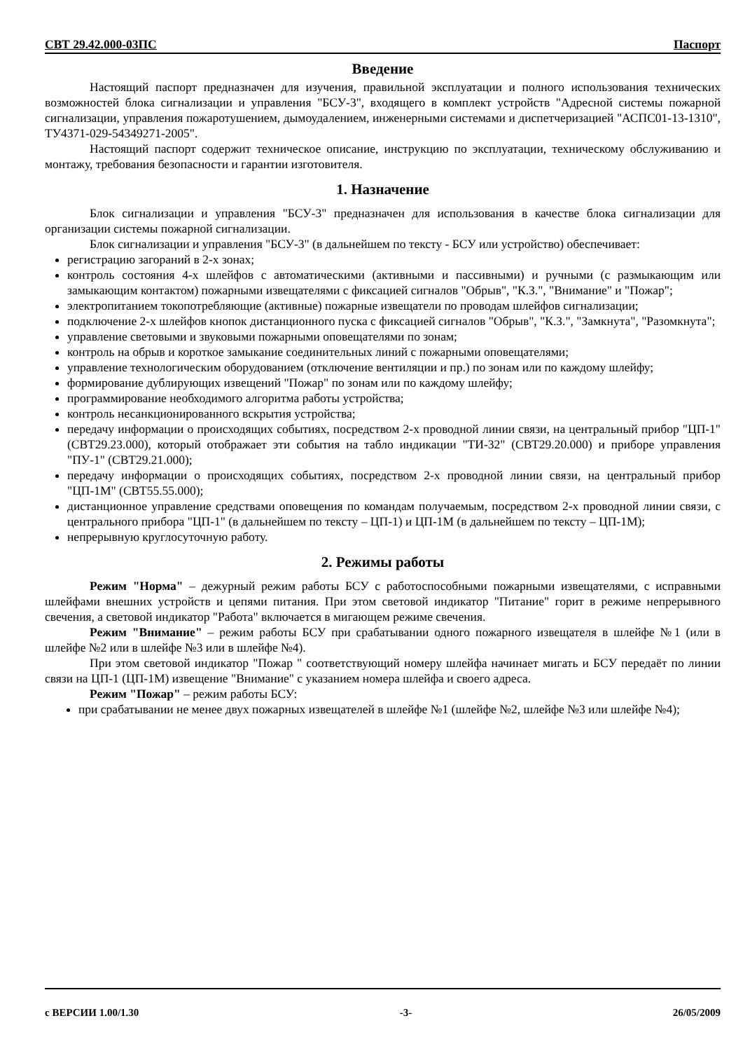СВТ 29.42.000-03ПС Паспорт
Введение
Настоящий паспорт предназначен для изучения, правильной эксплуатации и полного использования технических возможностей блока сигнализации и управления "БСУ-3", входящего в комплект устройств "Адресной системы пожарной сигнализации, управления пожаротушением, дымоудалением, инженерными системами и диспетчеризацией "АСПС01-13-1310", ТУ4371-029-54349271-2005".
Настоящий паспорт содержит техническое описание, инструкцию по эксплуатации, техническому обслуживанию и монтажу, требования безопасности и гарантии изготовителя.
1. Назначение
Блок сигнализации и управления "БСУ-3" предназначен для использования в качестве блока сигнализации для организации системы пожарной сигнализации.
Блок сигнализации и управления "БСУ-3" (в дальнейшем по тексту - БСУ или устройство) обеспечивает:
регистрацию загораний в 2-х зонах;
контроль состояния 4-х шлейфов с автоматическими (активными и пассивными) и ручными (с размыкающим или замыкающим контактом) пожарными извещателями с фиксацией сигналов "Обрыв", "К.З.", "Внимание" и "Пожар";
электропитанием токопотребляющие (активные) пожарные извещатели по проводам шлейфов сигнализации;
подключение 2-х шлейфов кнопок дистанционного пуска с фиксацией сигналов "Обрыв", "К.З.", "Замкнута", "Разомкнута";
управление световыми и звуковыми пожарными оповещателями по зонам;
контроль на обрыв и короткое замыкание соединительных линий с пожарными оповещателями;
управление технологическим оборудованием (отключение вентиляции и пр.) по зонам или по каждому шлейфу;
формирование дублирующих извещений "Пожар" по зонам или по каждому шлейфу;
программирование необходимого алгоритма работы устройства;
контроль несанкционированного вскрытия устройства;
передачу информации о происходящих событиях, посредством 2-х проводной линии связи, на центральный прибор "ЦП-1" (СВТ29.23.000), который отображает эти события на табло индикации "ТИ-32" (СВТ29.20.000) и приборе управления "ПУ-1" (СВТ29.21.000);
передачу информации о происходящих событиях, посредством 2-х проводной линии связи, на центральный прибор "ЦП-1М" (СВТ55.55.000);
дистанционное управление средствами оповещения по командам получаемым, посредством 2-х проводной линии связи, с центрального прибора "ЦП-1" (в дальнейшем по тексту – ЦП-1) и ЦП-1М (в дальнейшем по тексту – ЦП-1М);
непрерывную круглосуточную работу.
2. Режимы работы
Режим "Норма" – дежурный режим работы БСУ с работоспособными пожарными извещателями, с исправными шлейфами внешних устройств и цепями питания. При этом световой индикатор "Питание" горит в режиме непрерывного свечения, а световой индикатор "Работа" включается в мигающем режиме свечения.
Режим "Внимание" – режим работы БСУ при срабатывании одного пожарного извещателя в шлейфе №1 (или в шлейфе №2 или в шлейфе №3 или в шлейфе №4).
При этом световой индикатор "Пожар " соответствующий номеру шлейфа начинает мигать и БСУ передаёт по линии связи на ЦП-1 (ЦП-1М) извещение "Внимание" с указанием номера шлейфа и своего адреса.
Режим "Пожар" – режим работы БСУ:
при срабатывании не менее двух пожарных извещателей в шлейфе №1 (шлейфе №2, шлейфе №3 или шлейфе №4);
с ВЕРСИИ 1.00/1.30 -3- 26/05/2009